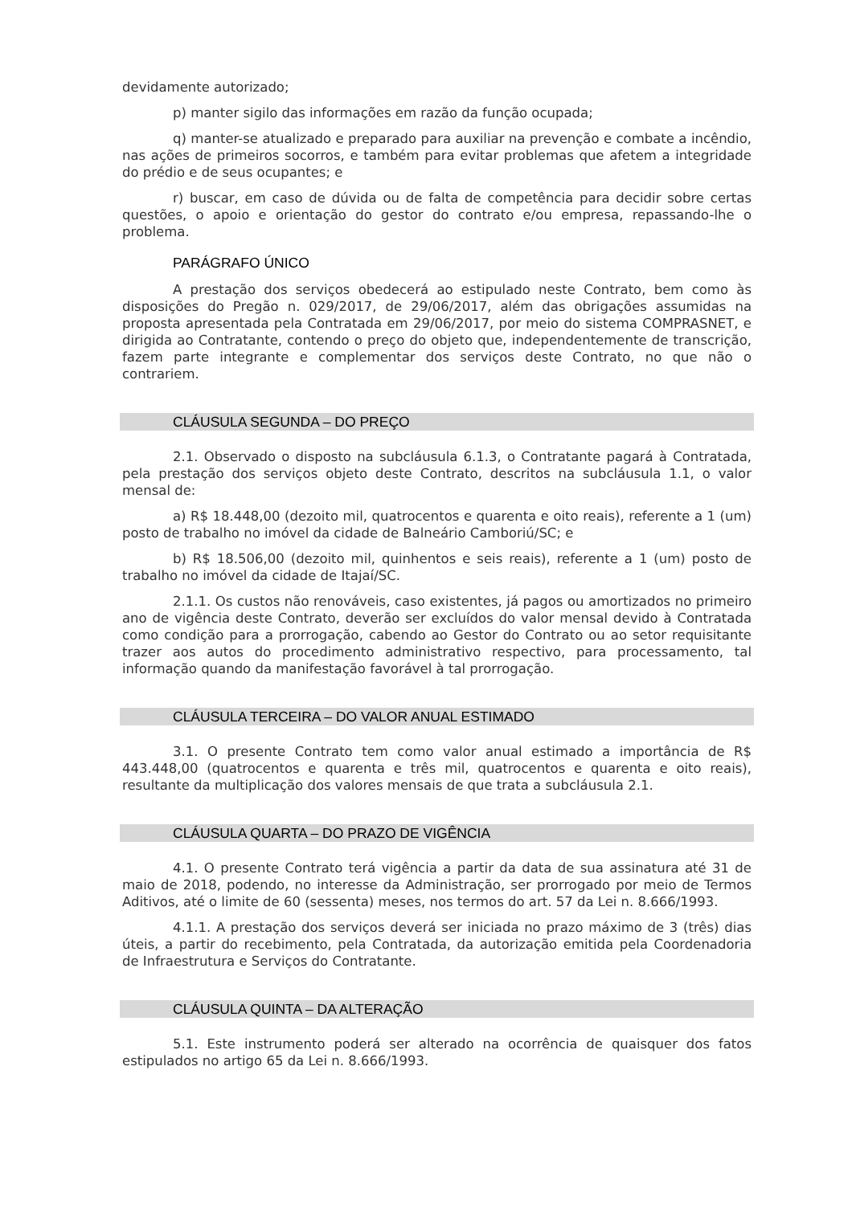devidamente autorizado;
p) manter sigilo das informações em razão da função ocupada;
q) manter-se atualizado e preparado para auxiliar na prevenção e combate a incêndio, nas ações de primeiros socorros, e também para evitar problemas que afetem a integridade do prédio e de seus ocupantes; e
r) buscar, em caso de dúvida ou de falta de competência para decidir sobre certas questões, o apoio e orientação do gestor do contrato e/ou empresa, repassando-lhe o problema.
PARÁGRAFO ÚNICO
A prestação dos serviços obedecerá ao estipulado neste Contrato, bem como às disposições do Pregão n. 029/2017, de 29/06/2017, além das obrigações assumidas na proposta apresentada pela Contratada em 29/06/2017, por meio do sistema COMPRASNET, e dirigida ao Contratante, contendo o preço do objeto que, independentemente de transcrição, fazem parte integrante e complementar dos serviços deste Contrato, no que não o contrariem.
CLÁUSULA SEGUNDA – DO PREÇO
2.1. Observado o disposto na subcláusula 6.1.3, o Contratante pagará à Contratada, pela prestação dos serviços objeto deste Contrato, descritos na subcláusula 1.1, o valor mensal de:
a) R$ 18.448,00 (dezoito mil, quatrocentos e quarenta e oito reais), referente a 1 (um) posto de trabalho no imóvel da cidade de Balneário Camboriú/SC; e
b) R$ 18.506,00 (dezoito mil, quinhentos e seis reais), referente a 1 (um) posto de trabalho no imóvel da cidade de Itajaí/SC.
2.1.1. Os custos não renováveis, caso existentes, já pagos ou amortizados no primeiro ano de vigência deste Contrato, deverão ser excluídos do valor mensal devido à Contratada como condição para a prorrogação, cabendo ao Gestor do Contrato ou ao setor requisitante trazer aos autos do procedimento administrativo respectivo, para processamento, tal informação quando da manifestação favorável à tal prorrogação.
CLÁUSULA TERCEIRA – DO VALOR ANUAL ESTIMADO
3.1. O presente Contrato tem como valor anual estimado a importância de R$ 443.448,00 (quatrocentos e quarenta e três mil, quatrocentos e quarenta e oito reais), resultante da multiplicação dos valores mensais de que trata a subcláusula 2.1.
CLÁUSULA QUARTA – DO PRAZO DE VIGÊNCIA
4.1. O presente Contrato terá vigência a partir da data de sua assinatura até 31 de maio de 2018, podendo, no interesse da Administração, ser prorrogado por meio de Termos Aditivos, até o limite de 60 (sessenta) meses, nos termos do art. 57 da Lei n. 8.666/1993.
4.1.1. A prestação dos serviços deverá ser iniciada no prazo máximo de 3 (três) dias úteis, a partir do recebimento, pela Contratada, da autorização emitida pela Coordenadoria de Infraestrutura e Serviços do Contratante.
CLÁUSULA QUINTA – DA ALTERAÇÃO
5.1. Este instrumento poderá ser alterado na ocorrência de quaisquer dos fatos estipulados no artigo 65 da Lei n. 8.666/1993.